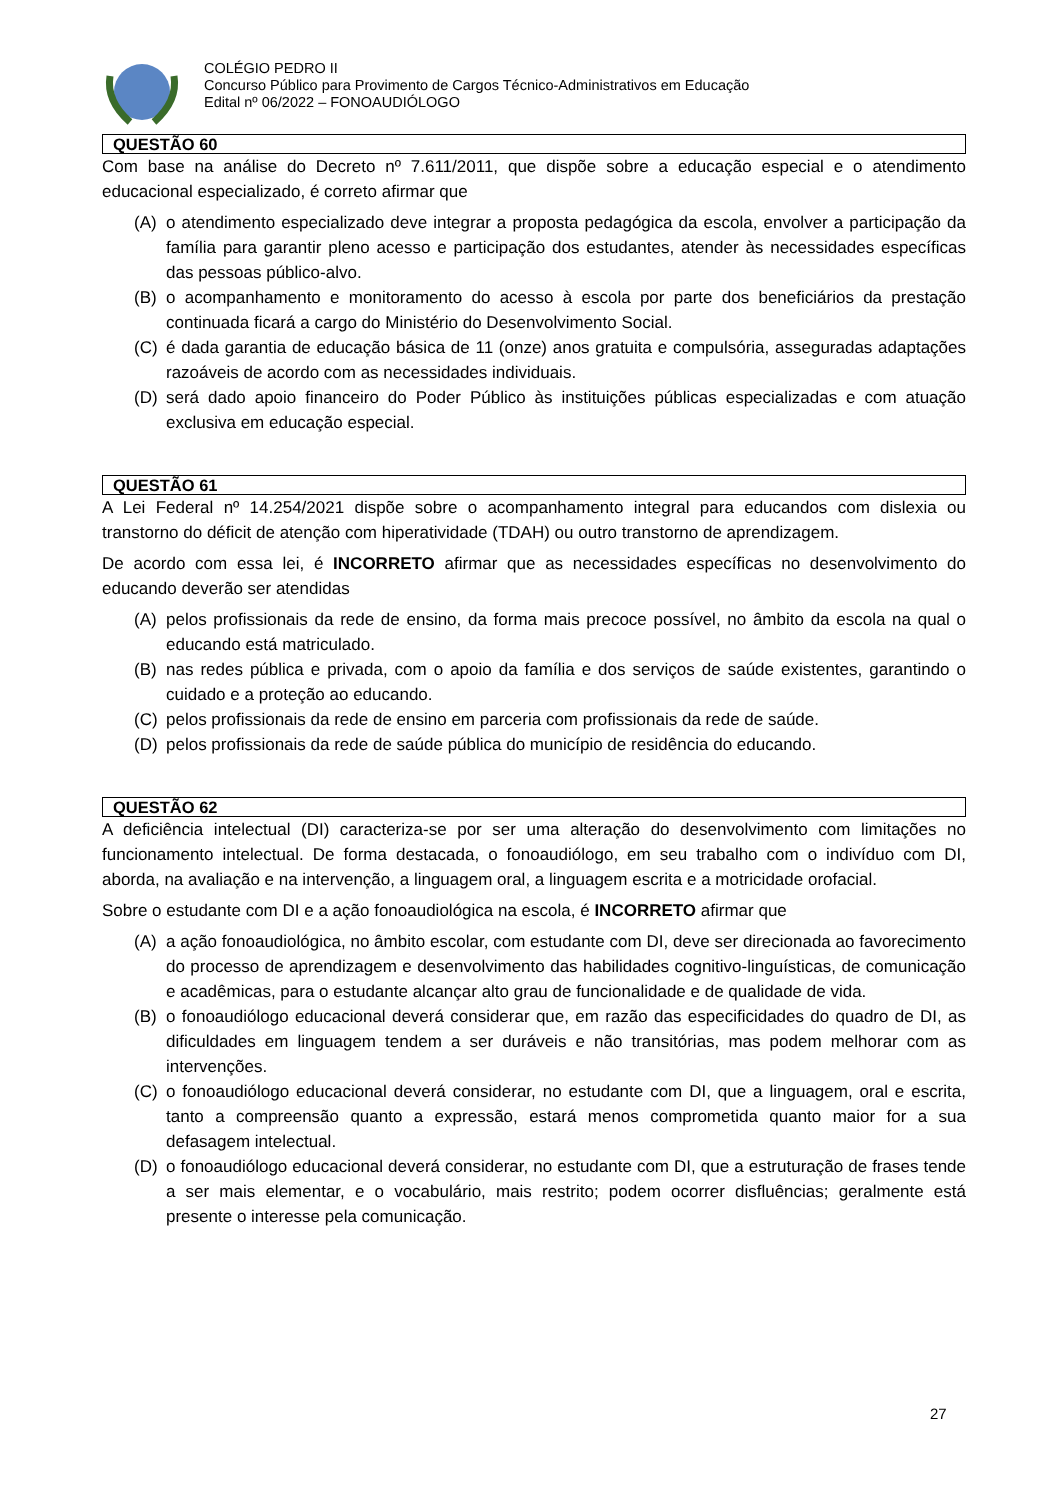COLÉGIO PEDRO II
Concurso Público para Provimento de Cargos Técnico-Administrativos em Educação
Edital nº 06/2022 – FONOAUDIÓLOGO
QUESTÃO 60
Com base na análise do Decreto nº 7.611/2011, que dispõe sobre a educação especial e o atendimento educacional especializado, é correto afirmar que
(A) o atendimento especializado deve integrar a proposta pedagógica da escola, envolver a participação da família para garantir pleno acesso e participação dos estudantes, atender às necessidades específicas das pessoas público-alvo.
(B) o acompanhamento e monitoramento do acesso à escola por parte dos beneficiários da prestação continuada ficará a cargo do Ministério do Desenvolvimento Social.
(C) é dada garantia de educação básica de 11 (onze) anos gratuita e compulsória, asseguradas adaptações razoáveis de acordo com as necessidades individuais.
(D) será dado apoio financeiro do Poder Público às instituições públicas especializadas e com atuação exclusiva em educação especial.
QUESTÃO 61
A Lei Federal nº 14.254/2021 dispõe sobre o acompanhamento integral para educandos com dislexia ou transtorno do déficit de atenção com hiperatividade (TDAH) ou outro transtorno de aprendizagem.
De acordo com essa lei, é INCORRETO afirmar que as necessidades específicas no desenvolvimento do educando deverão ser atendidas
(A) pelos profissionais da rede de ensino, da forma mais precoce possível, no âmbito da escola na qual o educando está matriculado.
(B) nas redes pública e privada, com o apoio da família e dos serviços de saúde existentes, garantindo o cuidado e a proteção ao educando.
(C) pelos profissionais da rede de ensino em parceria com profissionais da rede de saúde.
(D) pelos profissionais da rede de saúde pública do município de residência do educando.
QUESTÃO 62
A deficiência intelectual (DI) caracteriza-se por ser uma alteração do desenvolvimento com limitações no funcionamento intelectual. De forma destacada, o fonoaudiólogo, em seu trabalho com o indivíduo com DI, aborda, na avaliação e na intervenção, a linguagem oral, a linguagem escrita e a motricidade orofacial.
Sobre o estudante com DI e a ação fonoaudiológica na escola, é INCORRETO afirmar que
(A) a ação fonoaudiológica, no âmbito escolar, com estudante com DI, deve ser direcionada ao favorecimento do processo de aprendizagem e desenvolvimento das habilidades cognitivo-linguísticas, de comunicação e acadêmicas, para o estudante alcançar alto grau de funcionalidade e de qualidade de vida.
(B) o fonoaudiólogo educacional deverá considerar que, em razão das especificidades do quadro de DI, as dificuldades em linguagem tendem a ser duráveis e não transitórias, mas podem melhorar com as intervenções.
(C) o fonoaudiólogo educacional deverá considerar, no estudante com DI, que a linguagem, oral e escrita, tanto a compreensão quanto a expressão, estará menos comprometida quanto maior for a sua defasagem intelectual.
(D) o fonoaudiólogo educacional deverá considerar, no estudante com DI, que a estruturação de frases tende a ser mais elementar, e o vocabulário, mais restrito; podem ocorrer disfluências; geralmente está presente o interesse pela comunicação.
27